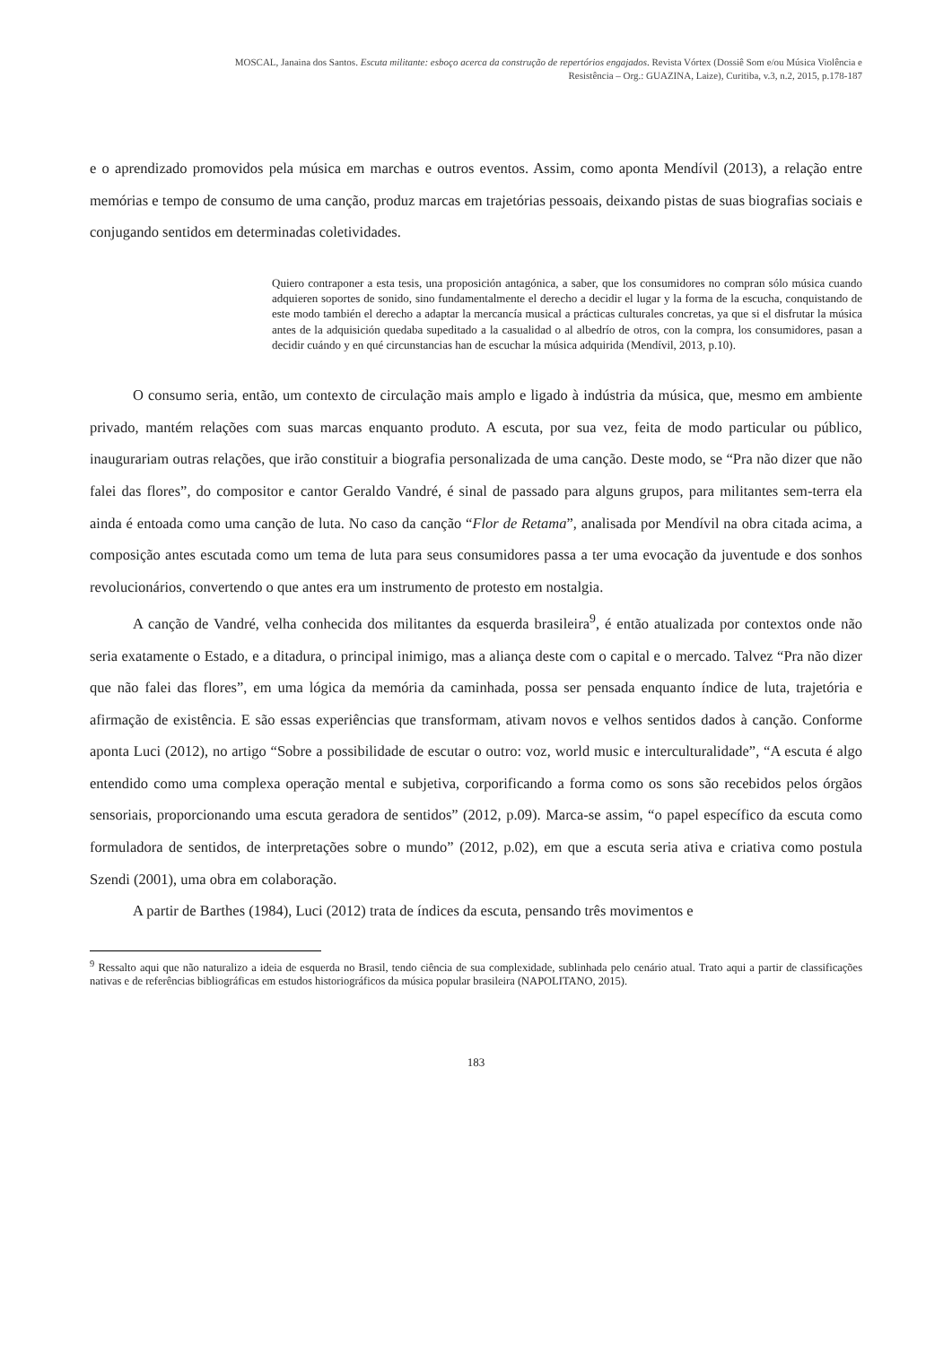MOSCAL, Janaina dos Santos. Escuta militante: esboço acerca da construção de repertórios engajados. Revista Vórtex (Dossiê Som e/ou Música Violência e
Resistência – Org.: GUAZINA, Laize), Curitiba, v.3, n.2, 2015, p.178-187
e o aprendizado promovidos pela música em marchas e outros eventos. Assim, como aponta Mendívil (2013), a relação entre memórias e tempo de consumo de uma canção, produz marcas em trajetórias pessoais, deixando pistas de suas biografias sociais e conjugando sentidos em determinadas coletividades.
Quiero contraponer a esta tesis, una proposición antagónica, a saber, que los consumidores no compran sólo música cuando adquieren soportes de sonido, sino fundamentalmente el derecho a decidir el lugar y la forma de la escucha, conquistando de este modo también el derecho a adaptar la mercancía musical a prácticas culturales concretas, ya que si el disfrutar la música antes de la adquisición quedaba supeditado a la casualidad o al albedrío de otros, con la compra, los consumidores, pasan a decidir cuándo y en qué circunstancias han de escuchar la música adquirida (Mendívil, 2013, p.10).
O consumo seria, então, um contexto de circulação mais amplo e ligado à indústria da música, que, mesmo em ambiente privado, mantém relações com suas marcas enquanto produto. A escuta, por sua vez, feita de modo particular ou público, inaugurariam outras relações, que irão constituir a biografia personalizada de uma canção. Deste modo, se “Pra não dizer que não falei das flores”, do compositor e cantor Geraldo Vandré, é sinal de passado para alguns grupos, para militantes sem-terra ela ainda é entoada como uma canção de luta. No caso da canção “Flor de Retama”, analisada por Mendívil na obra citada acima, a composição antes escutada como um tema de luta para seus consumidores passa a ter uma evocação da juventude e dos sonhos revolucionários, convertendo o que antes era um instrumento de protesto em nostalgia.
A canção de Vandré, velha conhecida dos militantes da esquerda brasileira<sup>9</sup>, é então atualizada por contextos onde não seria exatamente o Estado, e a ditadura, o principal inimigo, mas a aliança deste com o capital e o mercado. Talvez “Pra não dizer que não falei das flores”, em uma lógica da memória da caminhada, possa ser pensada enquanto índice de luta, trajetória e afirmação de existência. E são essas experiências que transformam, ativam novos e velhos sentidos dados à canção. Conforme aponta Luci (2012), no artigo “Sobre a possibilidade de escutar o outro: voz, world music e interculturalidade”, “A escuta é algo entendido como uma complexa operação mental e subjetiva, corporificando a forma como os sons são recebidos pelos órgãos sensoriais, proporcionando uma escuta geradora de sentidos” (2012, p.09). Marca-se assim, “o papel específico da escuta como formuladora de sentidos, de interpretações sobre o mundo” (2012, p.02), em que a escuta seria ativa e criativa como postula Szendi (2001), uma obra em colaboração.
A partir de Barthes (1984), Luci (2012) trata de índices da escuta, pensando três movimentos e
<sup>9</sup> Ressalto aqui que não naturalizo a ideia de esquerda no Brasil, tendo ciência de sua complexidade, sublinhada pelo cenário atual. Trato aqui a partir de classificações nativas e de referências bibliográficas em estudos historiográficos da música popular brasileira (NAPOLITANO, 2015).
183